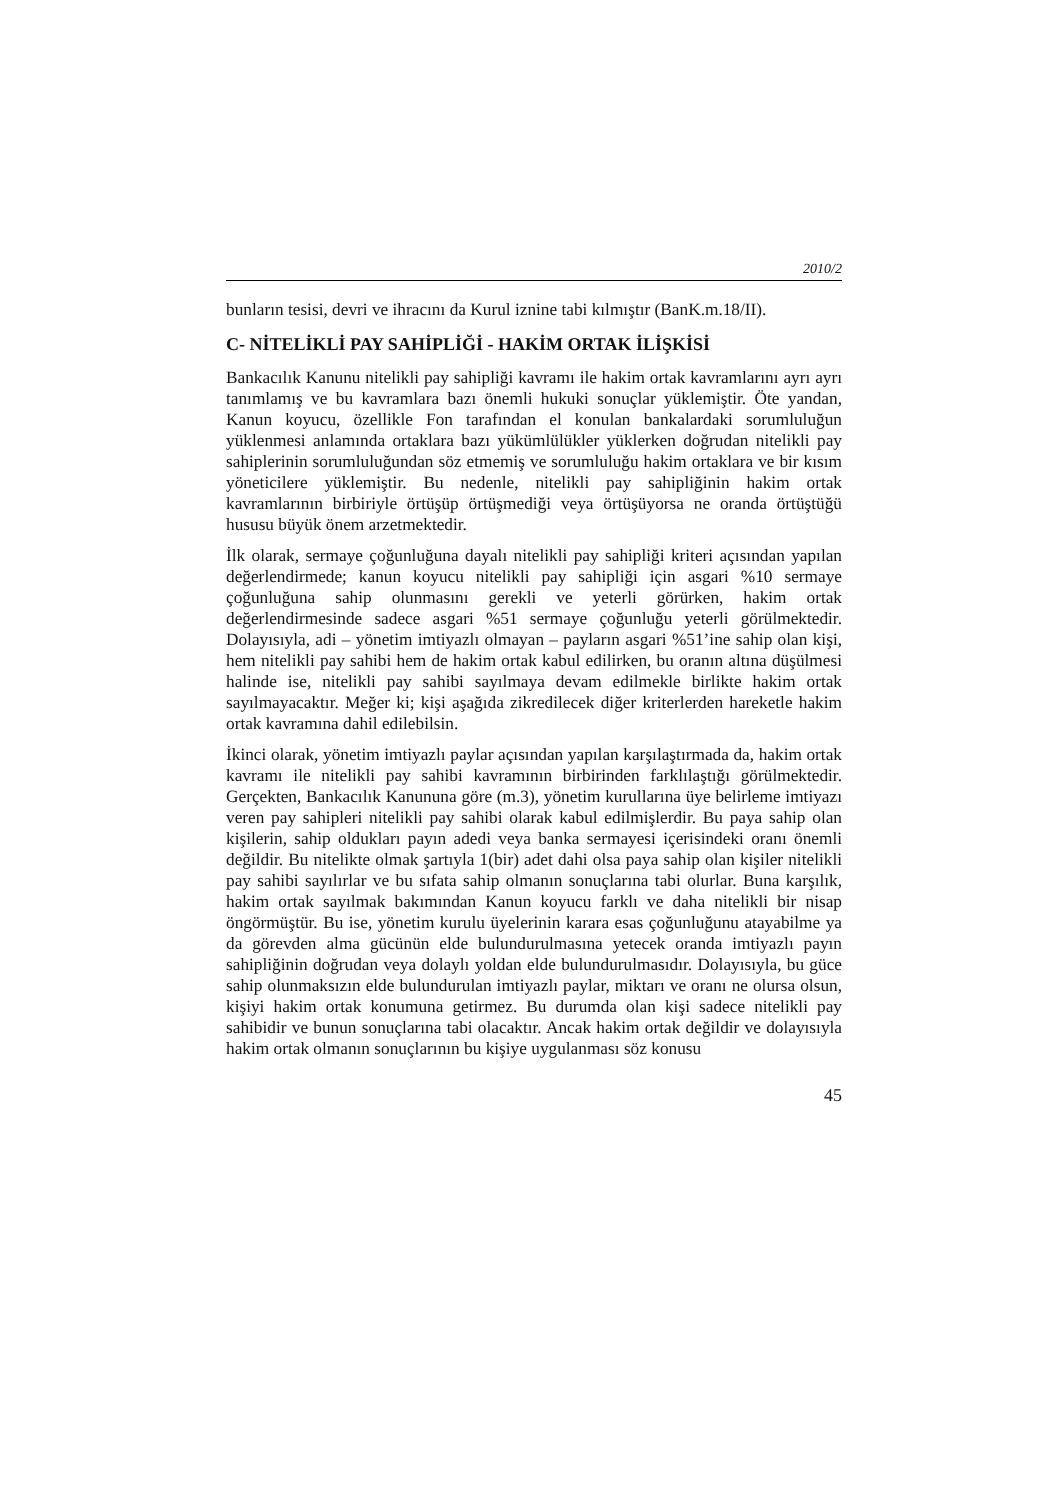2010/2
bunların tesisi, devri ve ihracını da Kurul iznine tabi kılmıştır (BanK.m.18/II).
C- NİTELİKLİ PAY SAHİPLİĞİ - HAKİM ORTAK İLİŞKİSİ
Bankacılık Kanunu nitelikli pay sahipliği kavramı ile hakim ortak kavramlarını ayrı ayrı tanımlamış ve bu kavramlara bazı önemli hukuki sonuçlar yüklemiştir. Öte yandan, Kanun koyucu, özellikle Fon tarafından el konulan bankalardaki sorumluluğun yüklenmesi anlamında ortaklara bazı yükümlülükler yüklerken doğrudan nitelikli pay sahiplerinin sorumluluğundan söz etmemiş ve sorumluluğu hakim ortaklara ve bir kısım yöneticilere yüklemiştir. Bu nedenle, nitelikli pay sahipliğinin hakim ortak kavramlarının birbiriyle örtüşüp örtüşmediği veya örtüşüyorsa ne oranda örtüştüğü hususu büyük önem arzetmektedir.
İlk olarak, sermaye çoğunluğuna dayalı nitelikli pay sahipliği kriteri açısından yapılan değerlendirmede; kanun koyucu nitelikli pay sahipliği için asgari %10 sermaye çoğunluğuna sahip olunmasını gerekli ve yeterli görürken, hakim ortak değerlendirmesinde sadece asgari %51 sermaye çoğunluğu yeterli görülmektedir. Dolayısıyla, adi – yönetim imtiyazlı olmayan – payların asgari %51’ine sahip olan kişi, hem nitelikli pay sahibi hem de hakim ortak kabul edilirken, bu oranın altına düşülmesi halinde ise, nitelikli pay sahibi sayılmaya devam edilmekle birlikte hakim ortak sayılmayacaktır. Meğer ki; kişi aşağıda zikredilecek diğer kriterlerden hareketle hakim ortak kavramına dahil edilebilsin.
İkinci olarak, yönetim imtiyazlı paylar açısından yapılan karşılaştırmada da, hakim ortak kavramı ile nitelikli pay sahibi kavramının birbirinden farklılaştığı görülmektedir. Gerçekten, Bankacılık Kanununa göre (m.3), yönetim kurullarına üye belirleme imtiyazı veren pay sahipleri nitelikli pay sahibi olarak kabul edilmişlerdir. Bu paya sahip olan kişilerin, sahip oldukları payın adedi veya banka sermayesi içerisindeki oranı önemli değildir. Bu nitelikte olmak şartıyla 1(bir) adet dahi olsa paya sahip olan kişiler nitelikli pay sahibi sayılırlar ve bu sıfata sahip olmanın sonuçlarına tabi olurlar. Buna karşılık, hakim ortak sayılmak bakımından Kanun koyucu farklı ve daha nitelikli bir nisap öngörmüştür. Bu ise, yönetim kurulu üyelerinin karara esas çoğunluğunu atayabilme ya da görevden alma gücünün elde bulundurulmasına yetecek oranda imtiyazlı payın sahipliğinin doğrudan veya dolaylı yoldan elde bulundurulmasıdır. Dolayısıyla, bu güce sahip olunmaksızın elde bulundurulan imtiyazlı paylar, miktarı ve oranı ne olursa olsun, kişiyi hakim ortak konumuna getirmez. Bu durumda olan kişi sadece nitelikli pay sahibidir ve bunun sonuçlarına tabi olacaktır. Ancak hakim ortak değildir ve dolayısıyla hakim ortak olmanın sonuçlarının bu kişiye uygulanması söz konusu
45